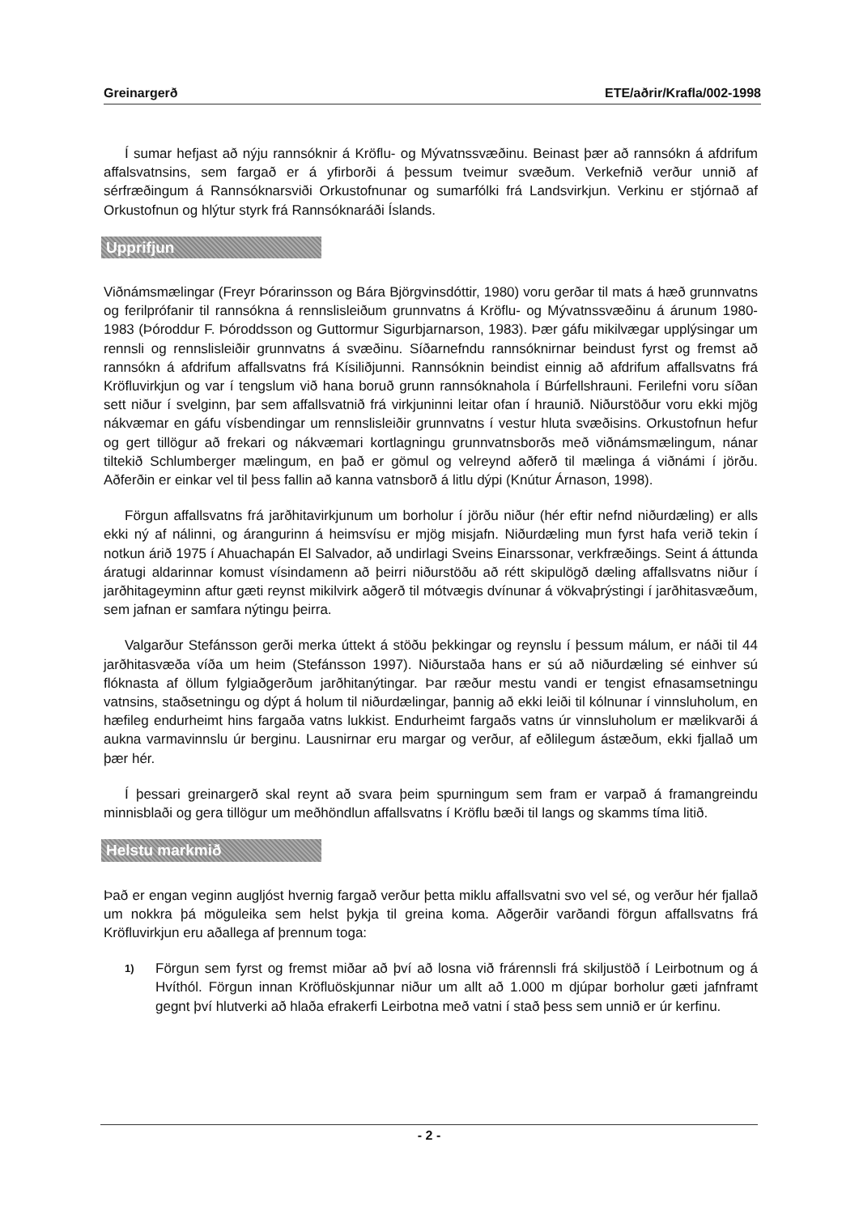Greinargerð ETE/aðrir/Krafla/002-1998
Í sumar hefjast að nýju rannsóknir á Kröflu- og Mývatnssvæðinu. Beinast þær að rannsókn á afdrifum affalsvatnsins, sem fargað er á yfirborði á þessum tveimur svæðum. Verkefnið verður unnið af sérfræðingum á Rannsóknarsviði Orkustofnunar og sumarfólki frá Landsvirkjun. Verkinu er stjórnað af Orkustofnun og hlýtur styrk frá Rannsóknaráði Íslands.
Upprifjun
Viðnámsmælingar (Freyr Þórarinsson og Bára Björgvinsdóttir, 1980) voru gerðar til mats á hæð grunnvatns og ferilprófanir til rannsókna á rennslisleiðum grunnvatns á Kröflu- og Mývatnssvæðinu á árunum 1980-1983 (Þóroddur F. Þóroddsson og Guttormur Sigurbjarnarson, 1983). Þær gáfu mikilvægar upplýsingar um rennsli og rennslisleiðir grunnvatns á svæðinu. Síðarnefndu rannsóknirnar beindust fyrst og fremst að rannsókn á afdrifum affallsvatns frá Kísiliðjunni. Rannsóknin beindist einnig að afdrifum affallsvatns frá Kröfluvirkjun og var í tengslum við hana boruð grunn rannsóknahola í Búrfellshrauni. Ferilefni voru síðan sett niður í svelginn, þar sem affallsvatnið frá virkjuninni leitar ofan í hraunið. Niðurstöður voru ekki mjög nákvæmar en gáfu vísbendingar um rennslisleiðir grunnvatns í vestur hluta svæðisins. Orkustofnun hefur og gert tillögur að frekari og nákvæmari kortlagningu grunnvatnsborðs með viðnámsmælingum, nánar tiltekið Schlumberger mælingum, en það er gömul og velreynd aðferð til mælinga á viðnámi í jörðu. Aðferðin er einkar vel til þess fallin að kanna vatnsborð á litlu dýpi (Knútur Árnason, 1998).
Förgun affallsvatns frá jarðhitavirkjunum um borholur í jörðu niður (hér eftir nefnd niðurdæling) er alls ekki ný af nálinni, og árangurinn á heimsvísu er mjög misjafn. Niðurdæling mun fyrst hafa verið tekin í notkun árið 1975 í Ahuachapán El Salvador, að undirlagi Sveins Einarssonar, verkfræðings. Seint á áttunda áratugi aldarinnar komust vísindamenn að þeirri niðurstöðu að rétt skipulögð dæling affallsvatns niður í jarðhitageyminn aftur gæti reynst mikilvirk aðgerð til mótvægis dvínunar á vökvaþrýstingi í jarðhitasvæðum, sem jafnan er samfara nýtingu þeirra.
Valgarður Stefánsson gerði merka úttekt á stöðu þekkingar og reynslu í þessum málum, er náði til 44 jarðhitasvæða víða um heim (Stefánsson 1997). Niðurstaða hans er sú að niðurdæling sé einhver sú flóknasta af öllum fylgiaðgerðum jarðhitanýtingar. Þar ræður mestu vandi er tengist efnasamsetningu vatnsins, staðsetningu og dýpt á holum til niðurdælingar, þannig að ekki leiði til kólnunar í vinnsluholum, en hæfileg endurheimt hins fargaða vatns lukkist. Endurheimt fargaðs vatns úr vinnsluholum er mælikvarði á aukna varmavinnslu úr berginu. Lausnirnar eru margar og verður, af eðlilegum ástæðum, ekki fjallað um þær hér.
Í þessari greinargerð skal reynt að svara þeim spurningum sem fram er varpað á framangreindu minnisblaði og gera tillögur um meðhöndlun affallsvatns í Kröflu bæði til langs og skamms tíma litið.
Helstu markmið
Það er engan veginn augljóst hvernig fargað verður þetta miklu affallsvatni svo vel sé, og verður hér fjallað um nokkra þá möguleika sem helst þykja til greina koma. Aðgerðir varðandi förgun affallsvatns frá Kröfluvirkjun eru aðallega af þrennum toga:
1)
Förgun sem fyrst og fremst miðar að því að losna við frárennsli frá skiljustöð í Leirbotnum og á Hvíthól. Förgun innan Kröfluöskjunnar niður um allt að 1.000 m djúpar borholur gæti jafnframt gegnt því hlutverki að hlaða efrakerfi Leirbotna með vatni í stað þess sem unnið er úr kerfinu.
- 2 -